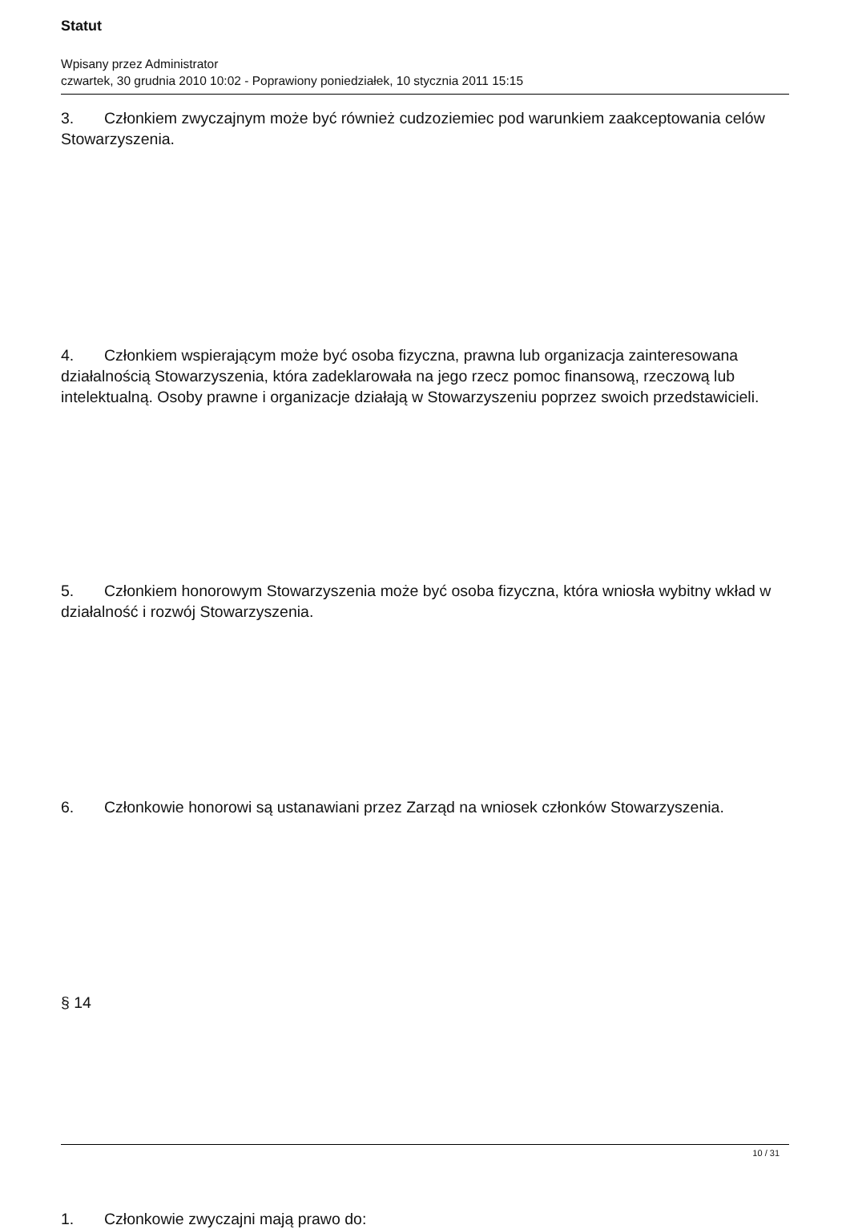Statut
Wpisany przez Administrator
czwartek, 30 grudnia 2010 10:02 - Poprawiony poniedziałek, 10 stycznia 2011 15:15
3. Członkiem zwyczajnym może być również cudzoziemiec pod warunkiem zaakceptowania celów Stowarzyszenia.
4. Członkiem wspierającym może być osoba fizyczna, prawna lub organizacja zainteresowana działalnością Stowarzyszenia, która zadeklarowała na jego rzecz pomoc finansową, rzeczową lub intelektualną. Osoby prawne i organizacje działają w Stowarzyszeniu poprzez swoich przedstawicieli.
5. Członkiem honorowym Stowarzyszenia może być osoba fizyczna, która wniosła wybitny wkład w działalność i rozwój Stowarzyszenia.
6. Członkowie honorowi są ustanawiani przez Zarząd na wniosek członków Stowarzyszenia.
§ 14
1. Członkowie zwyczajni mają prawo do:
10 / 31